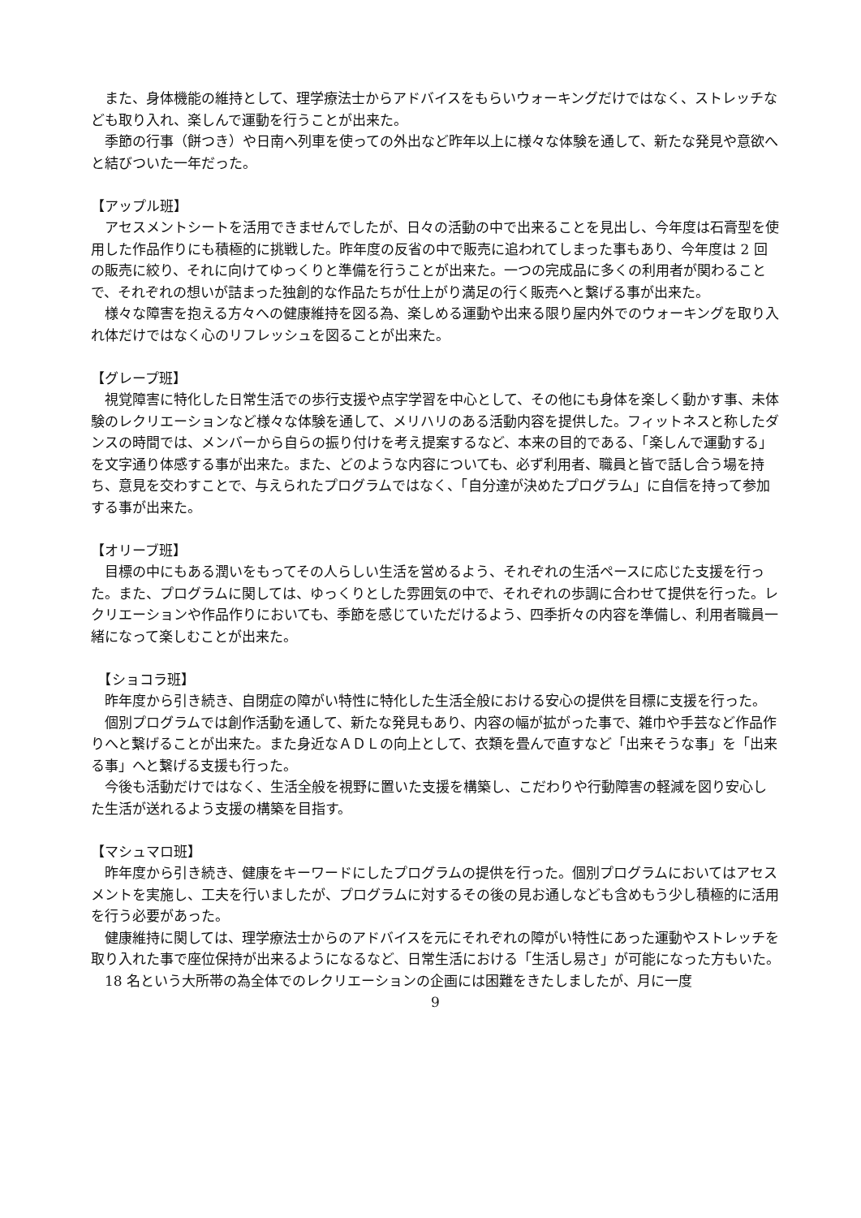また、身体機能の維持として、理学療法士からアドバイスをもらいウォーキングだけではなく、ストレッチなども取り入れ、楽しんで運動を行うことが出来た。
　季節の行事（餅つき）や日南へ列車を使っての外出など昨年以上に様々な体験を通して、新たな発見や意欲へと結びついた一年だった。
【アップル班】
　アセスメントシートを活用できませんでしたが、日々の活動の中で出来ることを見出し、今年度は石膏型を使用した作品作りにも積極的に挑戦した。昨年度の反省の中で販売に追われてしまった事もあり、今年度は 2 回の販売に絞り、それに向けてゆっくりと準備を行うことが出来た。一つの完成品に多くの利用者が関わることで、それぞれの想いが詰まった独創的な作品たちが仕上がり満足の行く販売へと繋げる事が出来た。
　様々な障害を抱える方々への健康維持を図る為、楽しめる運動や出来る限り屋内外でのウォーキングを取り入れ体だけではなく心のリフレッシュを図ることが出来た。
【グレープ班】
　視覚障害に特化した日常生活での歩行支援や点字学習を中心として、その他にも身体を楽しく動かす事、未体験のレクリエーションなど様々な体験を通して、メリハリのある活動内容を提供した。フィットネスと称したダンスの時間では、メンバーから自らの振り付けを考え提案するなど、本来の目的である、「楽しんで運動する」を文字通り体感する事が出来た。また、どのような内容についても、必ず利用者、職員と皆で話し合う場を持ち、意見を交わすことで、与えられたプログラムではなく、「自分達が決めたプログラム」に自信を持って参加する事が出来た。
【オリーブ班】
　目標の中にもある潤いをもってその人らしい生活を営めるよう、それぞれの生活ペースに応じた支援を行った。また、プログラムに関しては、ゆっくりとした雰囲気の中で、それぞれの歩調に合わせて提供を行った。レクリエーションや作品作りにおいても、季節を感じていただけるよう、四季折々の内容を準備し、利用者職員一緒になって楽しむことが出来た。
　【ショコラ班】
　昨年度から引き続き、自閉症の障がい特性に特化した生活全般における安心の提供を目標に支援を行った。
　個別プログラムでは創作活動を通して、新たな発見もあり、内容の幅が拡がった事で、雑巾や手芸など作品作りへと繋げることが出来た。また身近なＡＤＬの向上として、衣類を畳んで直すなど「出来そうな事」を「出来る事」へと繋げる支援も行った。
　今後も活動だけではなく、生活全般を視野に置いた支援を構築し、こだわりや行動障害の軽減を図り安心した生活が送れるよう支援の構築を目指す。
【マシュマロ班】
　昨年度から引き続き、健康をキーワードにしたプログラムの提供を行った。個別プログラムにおいてはアセスメントを実施し、工夫を行いましたが、プログラムに対するその後の見お通しなども含めもう少し積極的に活用を行う必要があった。
　健康維持に関しては、理学療法士からのアドバイスを元にそれぞれの障がい特性にあった運動やストレッチを取り入れた事で座位保持が出来るようになるなど、日常生活における「生活し易さ」が可能になった方もいた。
　18 名という大所帯の為全体でのレクリエーションの企画には困難をきたしましたが、月に一度
9